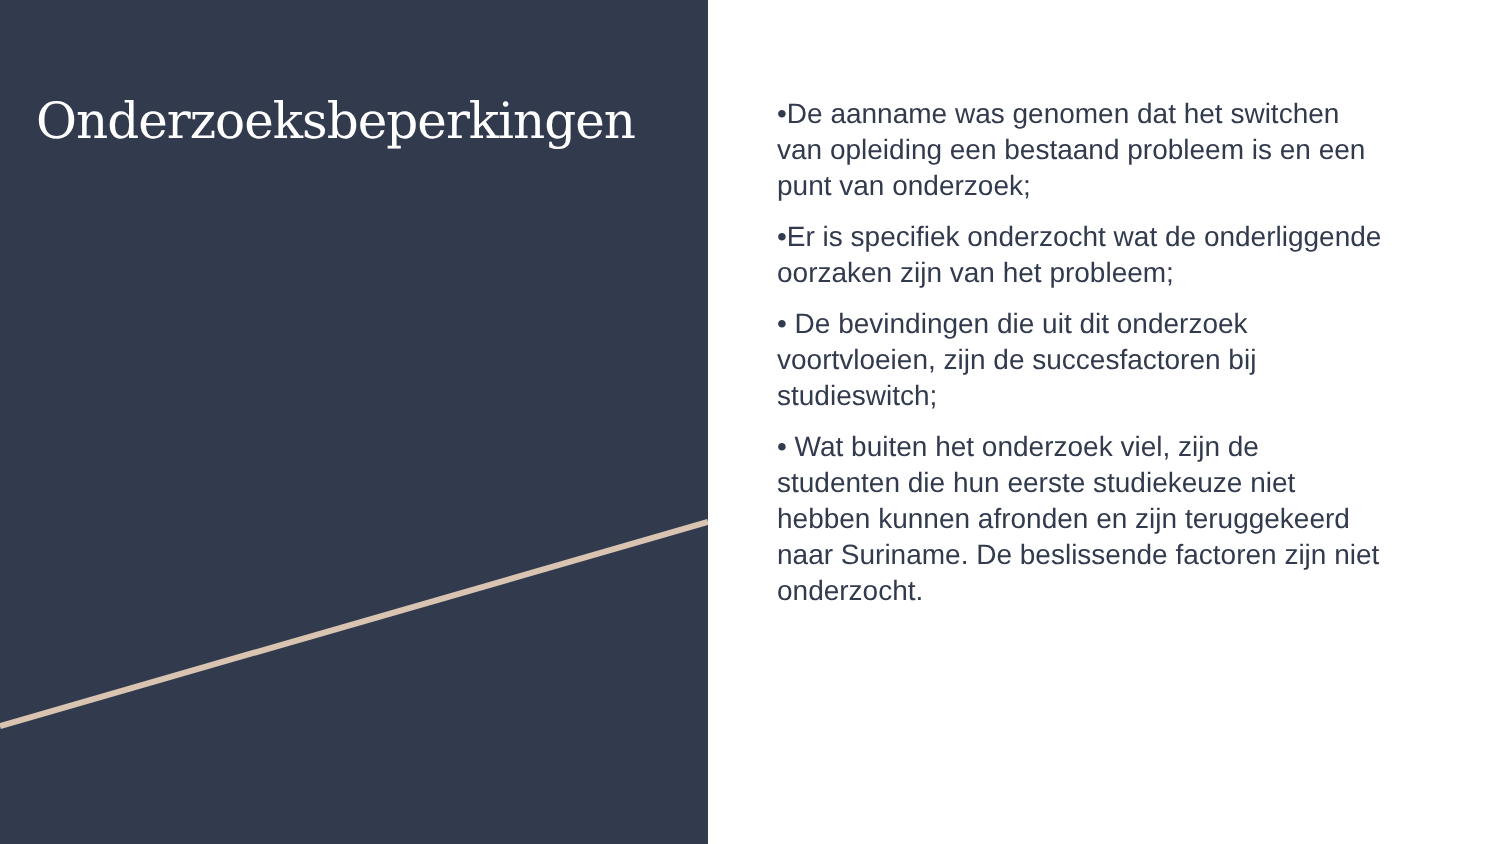Onderzoeksbeperkingen
•De aanname was genomen dat het switchen van opleiding een bestaand probleem is en een punt van onderzoek;
•Er is specifiek onderzocht wat de onderliggende oorzaken zijn van het probleem;
• De bevindingen die uit dit onderzoek voortvloeien, zijn de succesfactoren bij studieswitch;
• Wat buiten het onderzoek viel, zijn de studenten die hun eerste studiekeuze niet hebben kunnen afronden en zijn teruggekeerd naar Suriname. De beslissende factoren zijn niet onderzocht.